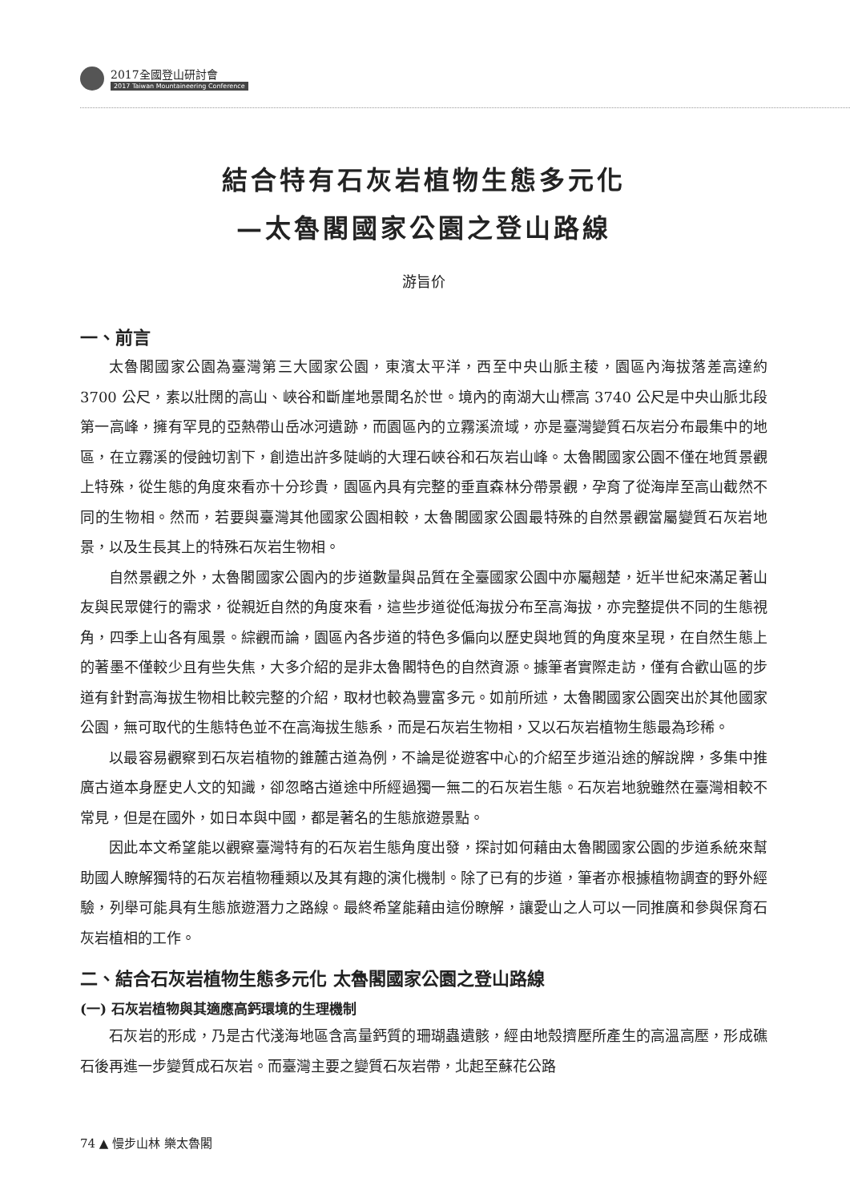2017全國登山研討會
2017 Taiwan Mountaineering Conference
結合特有石灰岩植物生態多元化
—太魯閣國家公園之登山路線
游旨价
一、前言
太魯閣國家公園為臺灣第三大國家公園，東濱太平洋，西至中央山脈主稜，園區內海拔落差高達約 3700 公尺，素以壯闊的高山、峽谷和斷崖地景聞名於世。境內的南湖大山標高 3740 公尺是中央山脈北段第一高峰，擁有罕見的亞熱帶山岳冰河遺跡，而園區內的立霧溪流域，亦是臺灣變質石灰岩分布最集中的地區，在立霧溪的侵蝕切割下，創造出許多陡峭的大理石峽谷和石灰岩山峰。太魯閣國家公園不僅在地質景觀上特殊，從生態的角度來看亦十分珍貴，園區內具有完整的垂直森林分帶景觀，孕育了從海岸至高山截然不同的生物相。然而，若要與臺灣其他國家公園相較，太魯閣國家公園最特殊的自然景觀當屬變質石灰岩地景，以及生長其上的特殊石灰岩生物相。
自然景觀之外，太魯閣國家公園內的步道數量與品質在全臺國家公園中亦屬翹楚，近半世紀來滿足著山友與民眾健行的需求，從親近自然的角度來看，這些步道從低海拔分布至高海拔，亦完整提供不同的生態視角，四季上山各有風景。綜觀而論，園區內各步道的特色多偏向以歷史與地質的角度來呈現，在自然生態上的著墨不僅較少且有些失焦，大多介紹的是非太魯閣特色的自然資源。據筆者實際走訪，僅有合歡山區的步道有針對高海拔生物相比較完整的介紹，取材也較為豐富多元。如前所述，太魯閣國家公園突出於其他國家公園，無可取代的生態特色並不在高海拔生態系，而是石灰岩生物相，又以石灰岩植物生態最為珍稀。
以最容易觀察到石灰岩植物的錐麓古道為例，不論是從遊客中心的介紹至步道沿途的解說牌，多集中推廣古道本身歷史人文的知識，卻忽略古道途中所經過獨一無二的石灰岩生態。石灰岩地貌雖然在臺灣相較不常見，但是在國外，如日本與中國，都是著名的生態旅遊景點。
因此本文希望能以觀察臺灣特有的石灰岩生態角度出發，探討如何藉由太魯閣國家公園的步道系統來幫助國人瞭解獨特的石灰岩植物種類以及其有趣的演化機制。除了已有的步道，筆者亦根據植物調查的野外經驗，列舉可能具有生態旅遊潛力之路線。最終希望能藉由這份瞭解，讓愛山之人可以一同推廣和參與保育石灰岩植相的工作。
二、結合石灰岩植物生態多元化 太魯閣國家公園之登山路線
(一) 石灰岩植物與其適應高鈣環境的生理機制
石灰岩的形成，乃是古代淺海地區含高量鈣質的珊瑚蟲遺骸，經由地殼擠壓所產生的高溫高壓，形成礁石後再進一步變質成石灰岩。而臺灣主要之變質石灰岩帶，北起至蘇花公路
74 ▲ 慢步山林 樂太魯閣